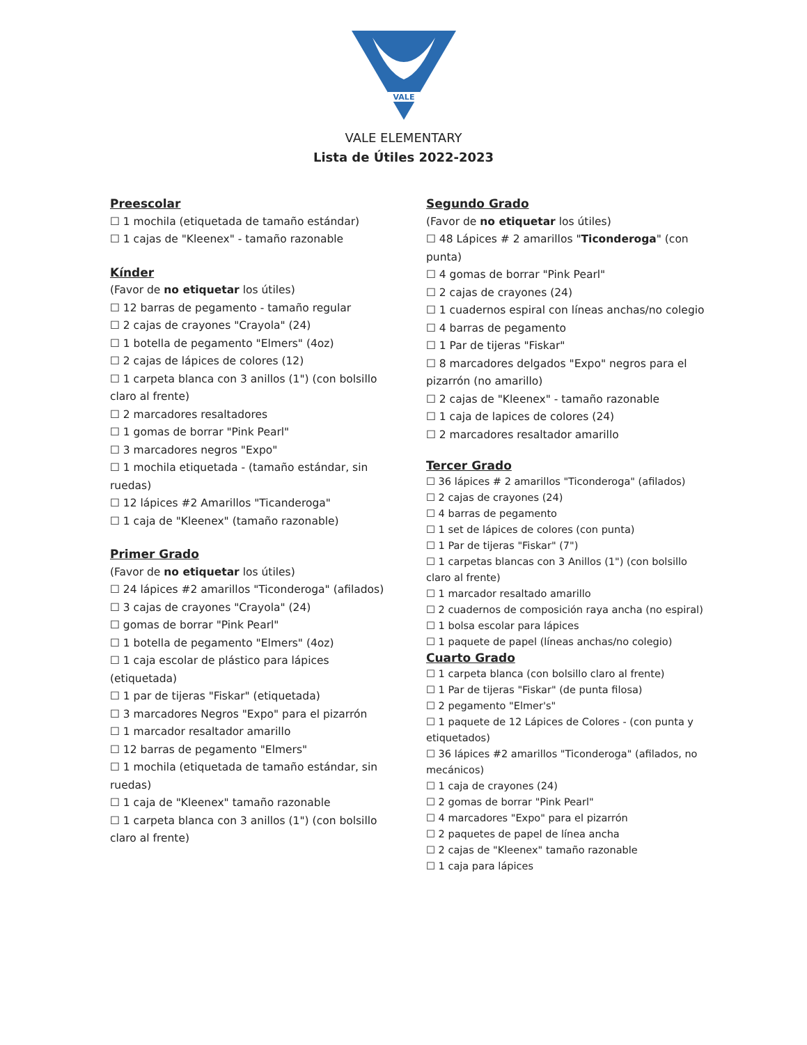VALE
VALE ELEMENTARY
Lista de Útiles 2022-2023
Preescolar
☐ 1 mochila (etiquetada de tamaño estándar)
☐ 1 cajas de "Kleenex" - tamaño razonable
Kínder
(Favor de no etiquetar los útiles)
☐ 12 barras de pegamento - tamaño regular
☐ 2 cajas de crayones "Crayola" (24)
☐ 1 botella de pegamento "Elmers" (4oz)
☐ 2 cajas de lápices de colores (12)
☐ 1 carpeta blanca con 3 anillos (1") (con bolsillo claro al frente)
☐ 2 marcadores resaltadores
☐ 1 gomas de borrar "Pink Pearl"
☐ 3 marcadores negros "Expo"
☐ 1 mochila etiquetada - (tamaño estándar, sin ruedas)
☐ 12 lápices #2 Amarillos "Ticanderoga"
☐ 1 caja de "Kleenex" (tamaño razonable)
Primer Grado
(Favor de no etiquetar los útiles)
☐ 24 lápices #2 amarillos "Ticonderoga" (afilados)
☐ 3 cajas de crayones "Crayola" (24)
☐ gomas de borrar "Pink Pearl"
☐ 1 botella de pegamento "Elmers" (4oz)
☐ 1 caja escolar de plástico para lápices (etiquetada)
☐ 1 par de tijeras "Fiskar" (etiquetada)
☐ 3 marcadores Negros "Expo" para el pizarrón
☐ 1 marcador resaltador amarillo
☐ 12 barras de pegamento "Elmers"
☐ 1 mochila (etiquetada de tamaño estándar, sin ruedas)
☐ 1 caja de "Kleenex" tamaño razonable
☐ 1 carpeta blanca con 3 anillos (1") (con bolsillo claro al frente)
Segundo Grado
(Favor de no etiquetar los útiles)
☐ 48 Lápices # 2 amarillos "Ticonderoga" (con punta)
☐ 4 gomas de borrar "Pink Pearl"
☐ 2 cajas de crayones (24)
☐ 1 cuadernos espiral con líneas anchas/no colegio
☐ 4 barras de pegamento
☐ 1 Par de tijeras "Fiskar"
☐ 8 marcadores delgados "Expo" negros para el pizarrón (no amarillo)
☐ 2 cajas de "Kleenex" - tamaño razonable
☐ 1 caja de lapices de colores (24)
☐ 2 marcadores resaltador amarillo
Tercer Grado
☐ 36 lápices # 2 amarillos "Ticonderoga" (afilados)
☐ 2 cajas de crayones (24)
☐ 4 barras de pegamento
☐ 1 set de lápices de colores (con punta)
☐ 1 Par de tijeras "Fiskar" (7")
☐ 1 carpetas blancas con 3 Anillos (1") (con bolsillo claro al frente)
☐ 1 marcador resaltado amarillo
☐ 2 cuadernos de composición raya ancha (no espiral)
☐ 1 bolsa escolar para lápices
☐ 1 paquete de papel (líneas anchas/no colegio)
Cuarto Grado
☐ 1 carpeta blanca (con bolsillo claro al frente)
☐ 1 Par de tijeras "Fiskar" (de punta filosa)
☐ 2 pegamento "Elmer's"
☐ 1 paquete de 12 Lápices de Colores - (con punta y etiquetados)
☐ 36 lápices #2 amarillos "Ticonderoga" (afilados, no mecánicos)
☐ 1 caja de crayones (24)
☐ 2 gomas de borrar "Pink Pearl"
☐ 4 marcadores "Expo" para el pizarrón
☐ 2 paquetes de papel de línea ancha
☐ 2 cajas de "Kleenex" tamaño razonable
☐ 1 caja para lápices